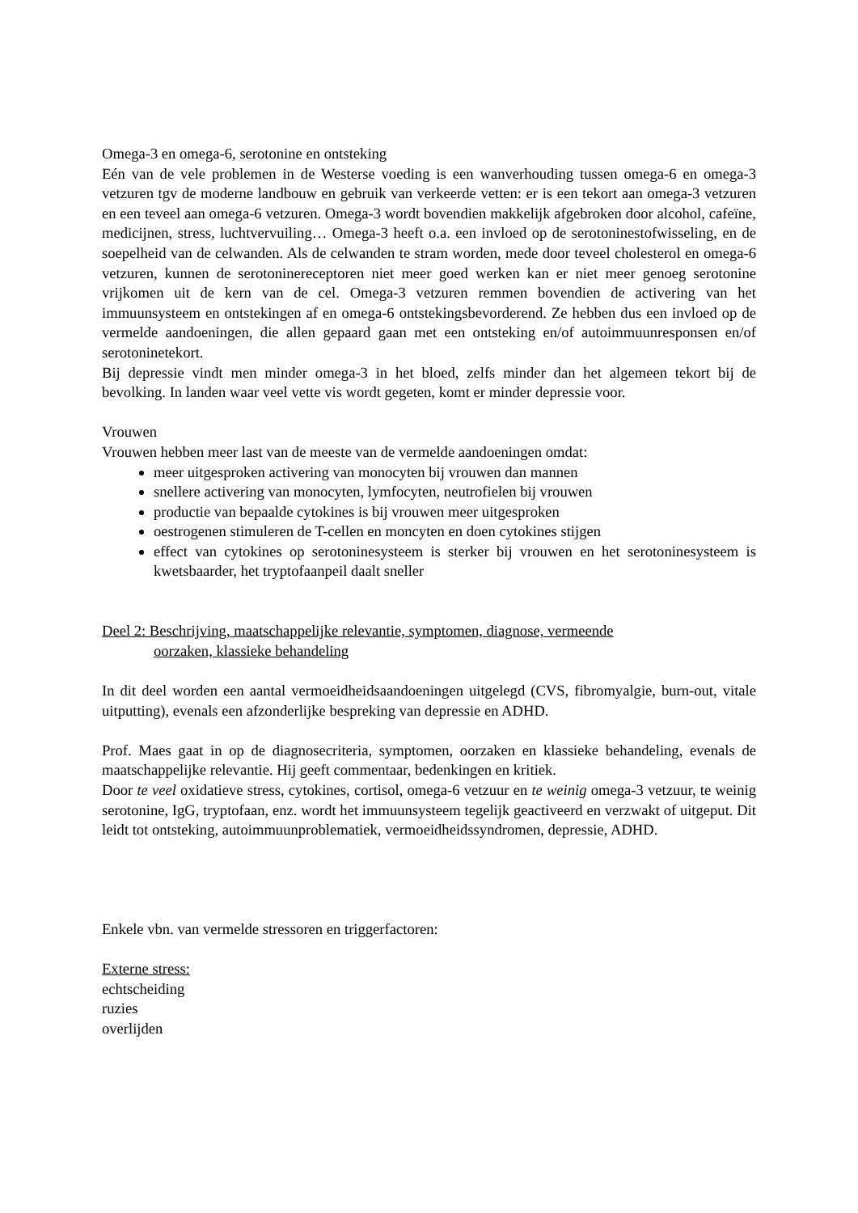Omega-3 en omega-6, serotonine en ontsteking
Eén van de vele problemen in de Westerse voeding is een wanverhouding tussen omega-6 en omega-3 vetzuren tgv de moderne landbouw en gebruik van verkeerde vetten: er is een tekort aan omega-3 vetzuren en een teveel aan omega-6 vetzuren. Omega-3 wordt bovendien makkelijk afgebroken door alcohol, cafeïne, medicijnen, stress, luchtvervuiling… Omega-3 heeft o.a. een invloed op de serotoninestofwisseling, en de soepelheid van de celwanden. Als de celwanden te stram worden, mede door teveel cholesterol en omega-6 vetzuren, kunnen de serotoninereceptoren niet meer goed werken kan er niet meer genoeg serotonine vrijkomen uit de kern van de cel. Omega-3 vetzuren remmen bovendien de activering van het immuunsysteem en ontstekingen af en omega-6 ontstekingsbevorderend. Ze hebben dus een invloed op de vermelde aandoeningen, die allen gepaard gaan met een ontsteking en/of autoimmuunresponsen en/of serotoninetekort.
Bij depressie vindt men minder omega-3 in het bloed, zelfs minder dan het algemeen tekort bij de bevolking. In landen waar veel vette vis wordt gegeten, komt er minder depressie voor.
Vrouwen
Vrouwen hebben meer last van de meeste van de vermelde aandoeningen omdat:
meer uitgesproken activering van monocyten bij vrouwen dan mannen
snellere activering van monocyten, lymfocyten, neutrofielen bij vrouwen
productie van bepaalde cytokines is bij vrouwen meer uitgesproken
oestrogenen stimuleren de T-cellen en moncyten en doen cytokines stijgen
effect van cytokines op serotoninesysteem is sterker bij vrouwen en het serotoninesysteem is kwetsbaarder, het tryptofaanpeil daalt sneller
Deel 2: Beschrijving, maatschappelijke relevantie, symptomen, diagnose, vermeende
oorzaken, klassieke behandeling
In dit deel worden een aantal vermoeidheidsaandoeningen uitgelegd (CVS, fibromyalgie, burn-out, vitale uitputting), evenals een afzonderlijke bespreking van depressie en ADHD.
Prof. Maes gaat in op de diagnosecriteria, symptomen, oorzaken en klassieke behandeling, evenals de maatschappelijke relevantie. Hij geeft commentaar, bedenkingen en kritiek.
Door te veel oxidatieve stress, cytokines, cortisol, omega-6 vetzuur en te weinig omega-3 vetzuur, te weinig serotonine, IgG, tryptofaan, enz. wordt het immuunsysteem tegelijk geactiveerd en verzwakt of uitgeput. Dit leidt tot ontsteking, autoimmuunproblematiek, vermoeidheidssyndromen, depressie, ADHD.
Enkele vbn. van vermelde stressoren en triggerfactoren:
Externe stress:
echtscheiding
ruzies
overlijden